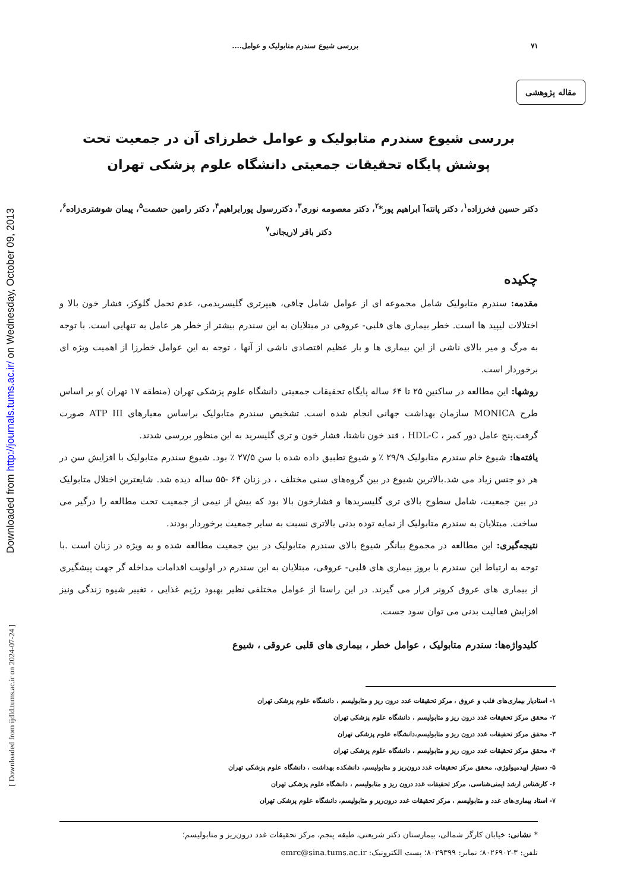Downloaded from http://journals.tums.ac.ir/ on Wednesday, October 09, 2013
[ Downloaded from ijdld.tums.ac.ir on 2024-07-24 ]
۷۱ بررسی شیوع سندرم متابولیک و عوامل....
مقاله پژوهشی
بررسی شیوع سندرم متابولیک و عوامل خطرزای آن در جمعیت تحت پوشش پایگاه تحقیقات جمعیتی دانشگاه علوم پزشکی تهران
دکتر حسین فخرزاده<sup>۱</sup>، دکتر پانته‌آ ابراهیم پور*<sup>۲</sup>، دکتر معصومه نوری<sup>۳</sup>، دکتررسول پورابراهیم<sup>۴</sup>، دکتر رامین حشمت<sup>۵</sup>، پیمان شوشتری‌زاده<sup>۶</sup>، دکتر باقر لاریجانی<sup>۷</sup>
چکیده
مقدمه: سندرم متابولیک شامل مجموعه ای از عوامل شامل چاقی، هیپرتری گلیسریدمی، عدم تحمل گلوکز، فشار خون بالا و اختلالات لیپید ها است. خطر بیماری های قلبی- عروقی در مبتلایان به این سندرم بیشتر از خطر هر عامل به تنهایی است. با توجه به مرگ و میر بالای ناشی از این بیماری ها و بار عظیم اقتصادی ناشی از آنها ، توجه به این عوامل خطرزا از اهمیت ویژه ای برخوردار است.
روشها: این مطالعه در ساکنین ۲۵ تا ۶۴ ساله پایگاه تحقیقات جمعیتی دانشگاه علوم پزشکی تهران (منطقه ۱۷ تهران )و بر اساس طرح MONICA سازمان بهداشت جهانی انجام شده است. تشخیص سندرم متابولیک براساس معیارهای ATP III صورت گرفت.پنج عامل دور کمر ، HDL-C ، قند خون ناشتا، فشار خون و تری گلیسرید به این منظور بررسی شدند.
یافته‌ها: شیوع خام سندرم متابولیک ۲۹/۹ ٪ و شیوع تطبیق داده شده با سن ۲۷/۵ ٪ بود. شیوع سندرم متابولیک با افزایش سن در هر دو جنس زیاد می شد.بالاترین شیوع در بین گروه‌های سنی مختلف ، در زنان ۶۴ -۵۵ ساله دیده شد. شایعترین اختلال متابولیک در بین جمعیت، شامل سطوح بالای تری گلیسریدها و فشارخون بالا بود که بیش از نیمی از جمعیت تحت مطالعه را درگیر می ساخت. مبتلایان به سندرم متابولیک از نمایه توده بدنی بالاتری نسبت به سایر جمعیت برخوردار بودند.
نتیجه‌گیری: این مطالعه در مجموع بیانگر شیوع بالای سندرم متابولیک در بین جمعیت مطالعه شده و به ویژه در زنان است .با توجه به ارتباط این سندرم با بروز بیماری های قلبی- عروقی، مبتلایان به این سندرم در اولویت اقدامات مداخله گر جهت پیشگیری از بیماری های عروق کرونر قرار می گیرند. در این راستا از عوامل مختلفی نظیر بهبود رژیم غذایی ، تغییر شیوه زندگی ونیز افزایش فعالیت بدنی می توان سود جست.
کلیدواژه‌ها: سندرم متابولیک ، عوامل خطر ، بیماری های قلبی عروقی ، شیوع
۱- استادیار بیماری‌های قلب و عروق ، مرکز تحقیقات غدد درون ریز و متابولیسم ، دانشگاه علوم پزشکی تهران
۲- محقق مرکز تحقیقات غدد درون ریز و متابولیسم ، دانشگاه علوم پزشکی تهران
۳- محقق مرکز تحقیقات غدد درون ریز و متابولیسم،دانشگاه علوم پزشکی تهران
۴- محقق مرکز تحقیقات غدد درون ریز و متابولیسم ، دانشگاه علوم پزشکی تهران
۵- دستیار اپیدمیولوژی، محقق مرکز تحقیقات غدد درون‌ریز و متابولیسم، دانشکده بهداشت ، دانشگاه علوم پزشکی تهران
۶- کارشناس ارشد ایمنی‌شناسی، مرکز تحقیقات غدد درون ریز و متابولیسم ، دانشگاه علوم پزشکی تهران
۷- استاد بیماری‌های غدد و متابولیسم ، مرکز تحقیقات غدد درون‌ریز و متابولیسم، دانشگاه علوم پزشکی تهران
* نشانی: خیابان کارگر شمالی، بیمارستان دکتر شریعتی، طبقه پنجم، مرکز تحقیقات غدد درون‌ریز و متابولیسم؛
تلفن: ۳-۸۰۲۶۹۰۲؛ نمابر: ۸۰۲۹۳۹۹؛ پست الکترونیک: emrc@sina.tums.ac.ir